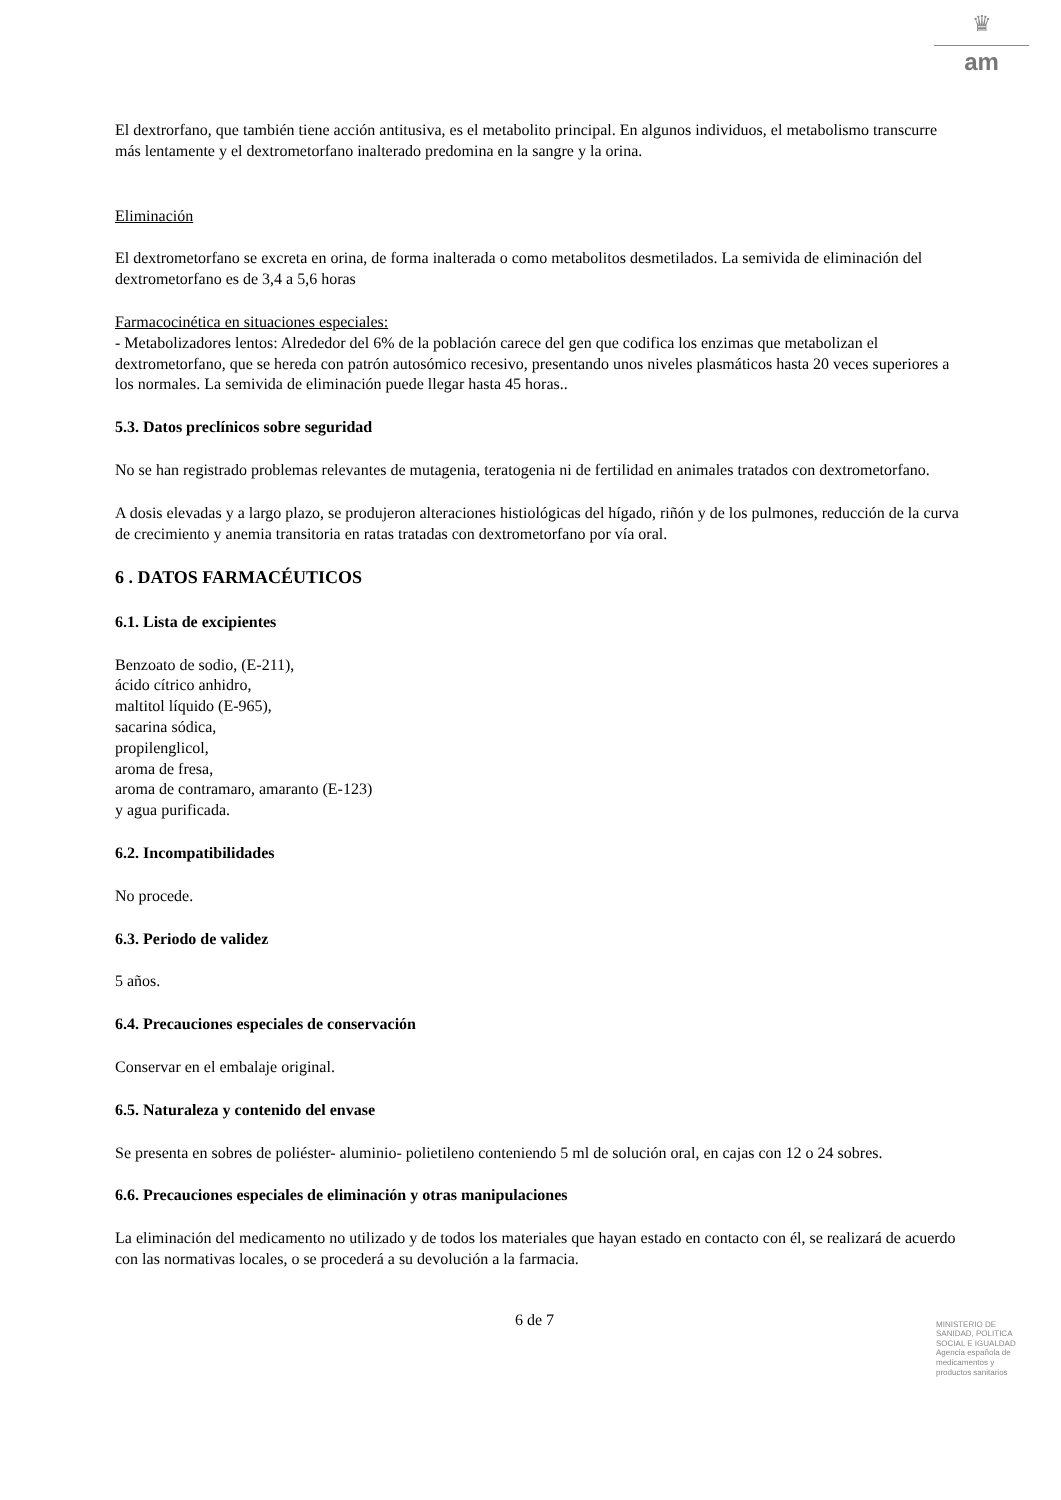♛
am
El dextrorfano, que también tiene acción antitusiva, es el metabolito principal. En algunos individuos, el metabolismo transcurre más lentamente y el dextrometorfano inalterado predomina en la sangre y la orina.
Eliminación
El dextrometorfano se excreta en orina, de forma inalterada o como metabolitos desmetilados. La semivida de eliminación del dextrometorfano es de 3,4 a 5,6 horas
Farmacocinética en situaciones especiales:
- Metabolizadores lentos: Alrededor del 6% de la población carece del gen que codifica los enzimas que metabolizan el dextrometorfano, que se hereda con patrón autosómico recesivo, presentando unos niveles plasmáticos hasta 20 veces superiores a los normales. La semivida de eliminación puede llegar hasta 45 horas..
5.3. Datos preclínicos sobre seguridad
No se han registrado problemas relevantes de mutagenia, teratogenia ni de fertilidad en animales tratados con dextrometorfano.
A dosis elevadas y a largo plazo, se produjeron alteraciones histiológicas del hígado, riñón y de los pulmones, reducción de la curva de crecimiento y anemia transitoria en ratas tratadas con dextrometorfano por vía oral.
6 . DATOS FARMACÉUTICOS
6.1. Lista de excipientes
Benzoato de sodio, (E-211),
ácido cítrico anhidro,
maltitol líquido (E-965),
sacarina sódica,
propilenglicol,
aroma de fresa,
aroma de contramaro, amaranto (E-123)
y agua purificada.
6.2. Incompatibilidades
No procede.
6.3. Periodo de validez
5 años.
6.4. Precauciones especiales de conservación
Conservar en el embalaje original.
6.5. Naturaleza y contenido del envase
Se presenta en sobres de poliéster- aluminio- polietileno conteniendo 5 ml de solución oral, en cajas con 12 o 24 sobres.
6.6. Precauciones especiales de eliminación y otras manipulaciones
La eliminación del medicamento no utilizado y de todos los materiales que hayan estado en contacto con él, se realizará de acuerdo con las normativas locales, o se procederá a su devolución a la farmacia.
6 de 7
MINISTERIO DE
SANIDAD, POLITICA
SOCIAL E IGUALDAD
Agencia española de
medicamentos y
productos sanitarios